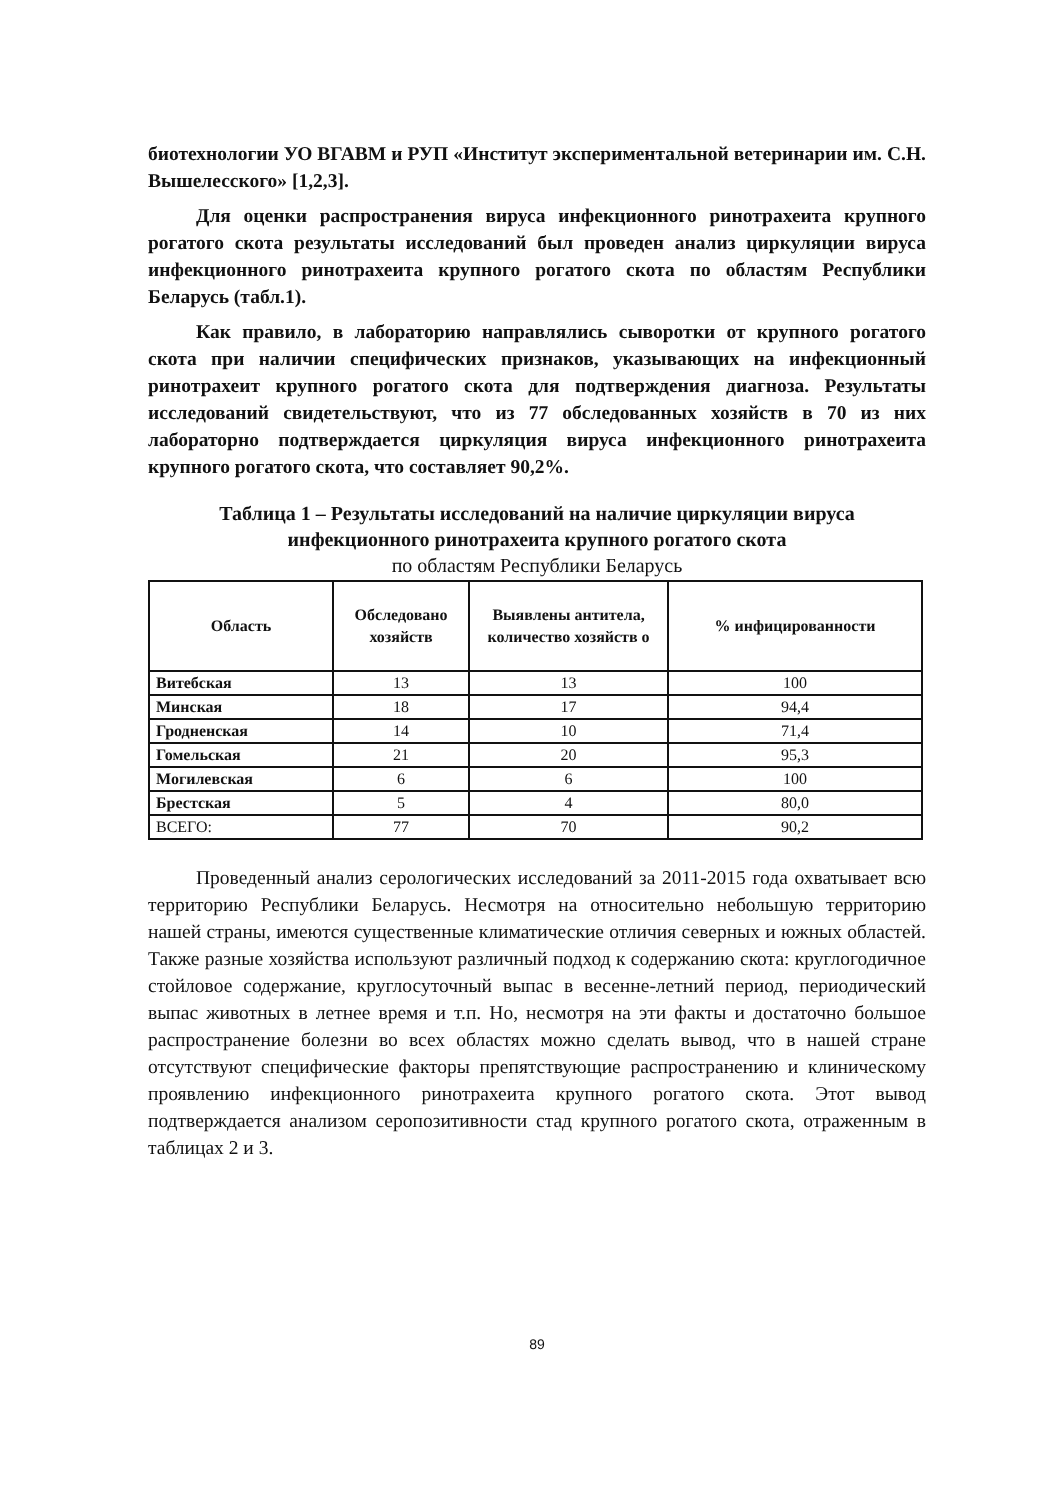биотехнологии УО ВГАВМ и РУП «Институт экспериментальной ветеринарии им. С.Н. Вышелесского» [1,2,3].
Для оценки распространения вируса инфекционного ринотрахеита крупного рогатого скота результаты исследований был проведен анализ циркуляции вируса инфекционного ринотрахеита крупного рогатого скота по областям Республики Беларусь (табл.1).
Как правило, в лабораторию направлялись сыворотки от крупного рогатого скота при наличии специфических признаков, указывающих на инфекционный ринотрахеит крупного рогатого скота для подтверждения диагноза. Результаты исследований свидетельствуют, что из 77 обследованных хозяйств в 70 из них лабораторно подтверждается циркуляция вируса инфекционного ринотрахеита крупного рогатого скота, что составляет 90,2%.
Таблица 1 – Результаты исследований на наличие циркуляции вируса
инфекционного ринотрахеита крупного рогатого скота
по областям Республики Беларусь
| Область | Обследовано хозяйств | Выявлены антитела, количество хозяйств о | % инфицированности |
| --- | --- | --- | --- |
| Витебская | 13 | 13 | 100 |
| Минская | 18 | 17 | 94,4 |
| Гродненская | 14 | 10 | 71,4 |
| Гомельская | 21 | 20 | 95,3 |
| Могилевская | 6 | 6 | 100 |
| Брестская | 5 | 4 | 80,0 |
| ВСЕГО: | 77 | 70 | 90,2 |
Проведенный анализ серологических исследований за 2011-2015 года охватывает всю территорию Республики Беларусь. Несмотря на относительно небольшую территорию нашей страны, имеются существенные климатические отличия северных и южных областей. Также разные хозяйства используют различный подход к содержанию скота: круглогодичное стойловое содержание, круглосуточный выпас в весенне-летний период, периодический выпас животных в летнее время и т.п. Но, несмотря на эти факты и достаточно большое распространение болезни во всех областях можно сделать вывод, что в нашей стране отсутствуют специфические факторы препятствующие распространению и клиническому проявлению инфекционного ринотрахеита крупного рогатого скота. Этот вывод подтверждается анализом серопозитивности стад крупного рогатого скота, отраженным в таблицах 2 и 3.
89